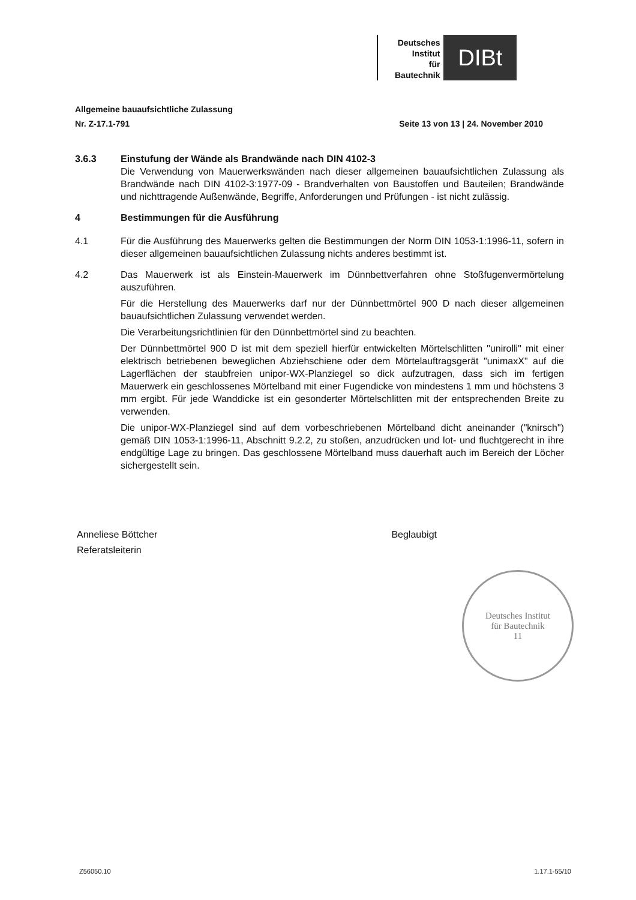Deutsches
Institut
für
Bautechnik
DIBt
Allgemeine bauaufsichtliche Zulassung
Nr. Z-17.1-791 Seite 13 von 13 | 24. November 2010
3.6.3 Einstufung der Wände als Brandwände nach DIN 4102-3
Die Verwendung von Mauerwerkswänden nach dieser allgemeinen bauaufsichtlichen Zulassung als Brandwände nach DIN 4102-3:1977-09 - Brandverhalten von Baustoffen und Bauteilen; Brandwände und nichttragende Außenwände, Begriffe, Anforderungen und Prüfungen - ist nicht zulässig.
4 Bestimmungen für die Ausführung
4.1 Für die Ausführung des Mauerwerks gelten die Bestimmungen der Norm DIN 1053-1:1996-11, sofern in dieser allgemeinen bauaufsichtlichen Zulassung nichts anderes bestimmt ist.
4.2 Das Mauerwerk ist als Einstein-Mauerwerk im Dünnbettverfahren ohne Stoßfugenvermörtelung auszuführen.
Für die Herstellung des Mauerwerks darf nur der Dünnbettmörtel 900 D nach dieser allgemeinen bauaufsichtlichen Zulassung verwendet werden.
Die Verarbeitungsrichtlinien für den Dünnbettmörtel sind zu beachten.
Der Dünnbettmörtel 900 D ist mit dem speziell hierfür entwickelten Mörtelschlitten "unirolli" mit einer elektrisch betriebenen beweglichen Abziehschiene oder dem Mörtelauftragsgerät "unimaxX" auf die Lagerflächen der staubfreien unipor-WX-Planziegel so dick aufzutragen, dass sich im fertigen Mauerwerk ein geschlossenes Mörtelband mit einer Fugendicke von mindestens 1 mm und höchstens 3 mm ergibt. Für jede Wanddicke ist ein gesonderter Mörtelschlitten mit der entsprechenden Breite zu verwenden.
Die unipor-WX-Planziegel sind auf dem vorbeschriebenen Mörtelband dicht aneinander ("knirsch") gemäß DIN 1053-1:1996-11, Abschnitt 9.2.2, zu stoßen, anzudrücken und lot- und fluchtgerecht in ihre endgültige Lage zu bringen. Das geschlossene Mörtelband muss dauerhaft auch im Bereich der Löcher sichergestellt sein.
Anneliese Böttcher
Referatsleiterin
Beglaubigt
Deutsches Institut
für Bautechnik
11
Z56050.10 1.17.1-55/10